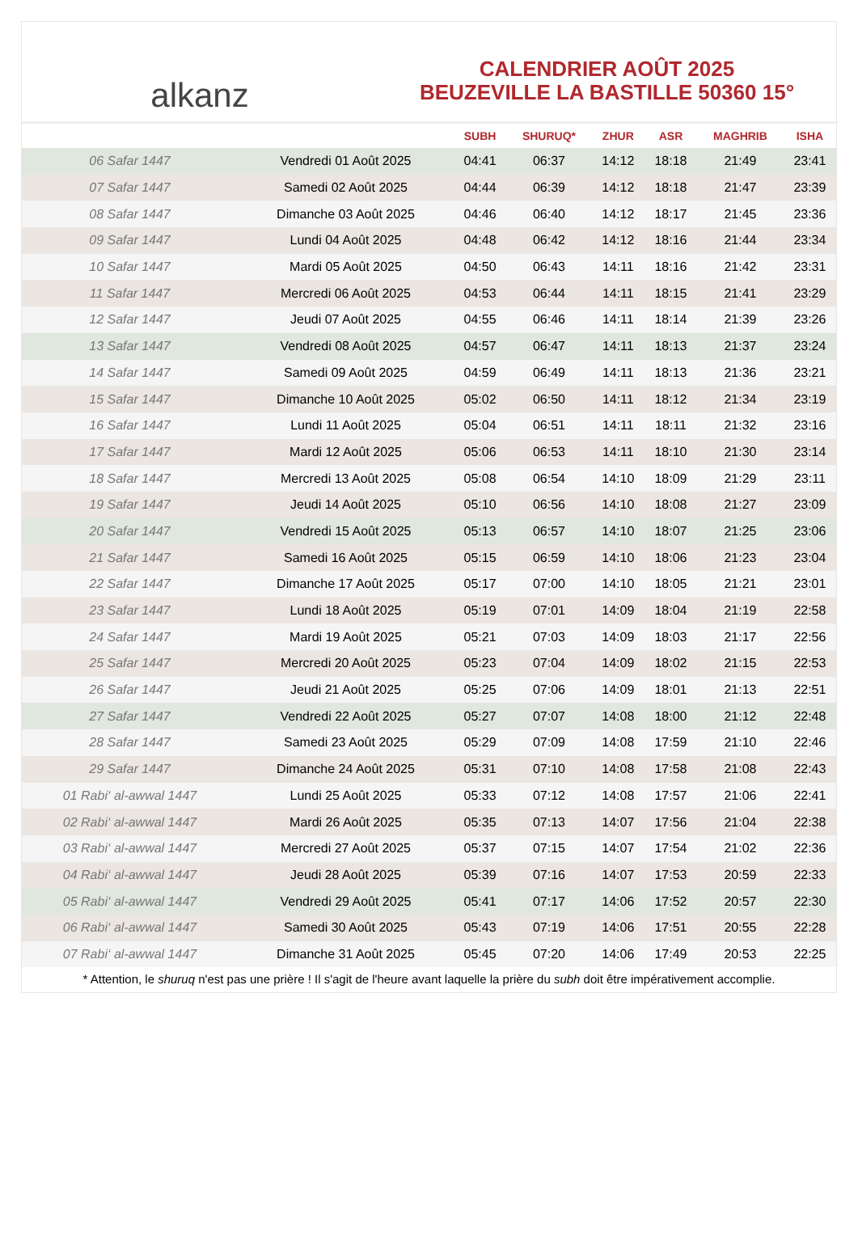alkanz
CALENDRIER AOÛT 2025
BEUZEVILLE LA BASTILLE 50360 15°
| | | SUBH | SHURUQ* | ZHUR | ASR | MAGHRIB | ISHA |
| --- | --- | --- | --- | --- | --- | --- | --- |
| 06 Safar 1447 | Vendredi 01 Août 2025 | 04:41 | 06:37 | 14:12 | 18:18 | 21:49 | 23:41 |
| 07 Safar 1447 | Samedi 02 Août 2025 | 04:44 | 06:39 | 14:12 | 18:18 | 21:47 | 23:39 |
| 08 Safar 1447 | Dimanche 03 Août 2025 | 04:46 | 06:40 | 14:12 | 18:17 | 21:45 | 23:36 |
| 09 Safar 1447 | Lundi 04 Août 2025 | 04:48 | 06:42 | 14:12 | 18:16 | 21:44 | 23:34 |
| 10 Safar 1447 | Mardi 05 Août 2025 | 04:50 | 06:43 | 14:11 | 18:16 | 21:42 | 23:31 |
| 11 Safar 1447 | Mercredi 06 Août 2025 | 04:53 | 06:44 | 14:11 | 18:15 | 21:41 | 23:29 |
| 12 Safar 1447 | Jeudi 07 Août 2025 | 04:55 | 06:46 | 14:11 | 18:14 | 21:39 | 23:26 |
| 13 Safar 1447 | Vendredi 08 Août 2025 | 04:57 | 06:47 | 14:11 | 18:13 | 21:37 | 23:24 |
| 14 Safar 1447 | Samedi 09 Août 2025 | 04:59 | 06:49 | 14:11 | 18:13 | 21:36 | 23:21 |
| 15 Safar 1447 | Dimanche 10 Août 2025 | 05:02 | 06:50 | 14:11 | 18:12 | 21:34 | 23:19 |
| 16 Safar 1447 | Lundi 11 Août 2025 | 05:04 | 06:51 | 14:11 | 18:11 | 21:32 | 23:16 |
| 17 Safar 1447 | Mardi 12 Août 2025 | 05:06 | 06:53 | 14:11 | 18:10 | 21:30 | 23:14 |
| 18 Safar 1447 | Mercredi 13 Août 2025 | 05:08 | 06:54 | 14:10 | 18:09 | 21:29 | 23:11 |
| 19 Safar 1447 | Jeudi 14 Août 2025 | 05:10 | 06:56 | 14:10 | 18:08 | 21:27 | 23:09 |
| 20 Safar 1447 | Vendredi 15 Août 2025 | 05:13 | 06:57 | 14:10 | 18:07 | 21:25 | 23:06 |
| 21 Safar 1447 | Samedi 16 Août 2025 | 05:15 | 06:59 | 14:10 | 18:06 | 21:23 | 23:04 |
| 22 Safar 1447 | Dimanche 17 Août 2025 | 05:17 | 07:00 | 14:10 | 18:05 | 21:21 | 23:01 |
| 23 Safar 1447 | Lundi 18 Août 2025 | 05:19 | 07:01 | 14:09 | 18:04 | 21:19 | 22:58 |
| 24 Safar 1447 | Mardi 19 Août 2025 | 05:21 | 07:03 | 14:09 | 18:03 | 21:17 | 22:56 |
| 25 Safar 1447 | Mercredi 20 Août 2025 | 05:23 | 07:04 | 14:09 | 18:02 | 21:15 | 22:53 |
| 26 Safar 1447 | Jeudi 21 Août 2025 | 05:25 | 07:06 | 14:09 | 18:01 | 21:13 | 22:51 |
| 27 Safar 1447 | Vendredi 22 Août 2025 | 05:27 | 07:07 | 14:08 | 18:00 | 21:12 | 22:48 |
| 28 Safar 1447 | Samedi 23 Août 2025 | 05:29 | 07:09 | 14:08 | 17:59 | 21:10 | 22:46 |
| 29 Safar 1447 | Dimanche 24 Août 2025 | 05:31 | 07:10 | 14:08 | 17:58 | 21:08 | 22:43 |
| 01 Rabi‘ al-awwal 1447 | Lundi 25 Août 2025 | 05:33 | 07:12 | 14:08 | 17:57 | 21:06 | 22:41 |
| 02 Rabi‘ al-awwal 1447 | Mardi 26 Août 2025 | 05:35 | 07:13 | 14:07 | 17:56 | 21:04 | 22:38 |
| 03 Rabi‘ al-awwal 1447 | Mercredi 27 Août 2025 | 05:37 | 07:15 | 14:07 | 17:54 | 21:02 | 22:36 |
| 04 Rabi‘ al-awwal 1447 | Jeudi 28 Août 2025 | 05:39 | 07:16 | 14:07 | 17:53 | 20:59 | 22:33 |
| 05 Rabi‘ al-awwal 1447 | Vendredi 29 Août 2025 | 05:41 | 07:17 | 14:06 | 17:52 | 20:57 | 22:30 |
| 06 Rabi‘ al-awwal 1447 | Samedi 30 Août 2025 | 05:43 | 07:19 | 14:06 | 17:51 | 20:55 | 22:28 |
| 07 Rabi‘ al-awwal 1447 | Dimanche 31 Août 2025 | 05:45 | 07:20 | 14:06 | 17:49 | 20:53 | 22:25 |
* Attention, le shuruq n'est pas une prière ! Il s'agit de l'heure avant laquelle la prière du subh doit être impérativement accomplie.